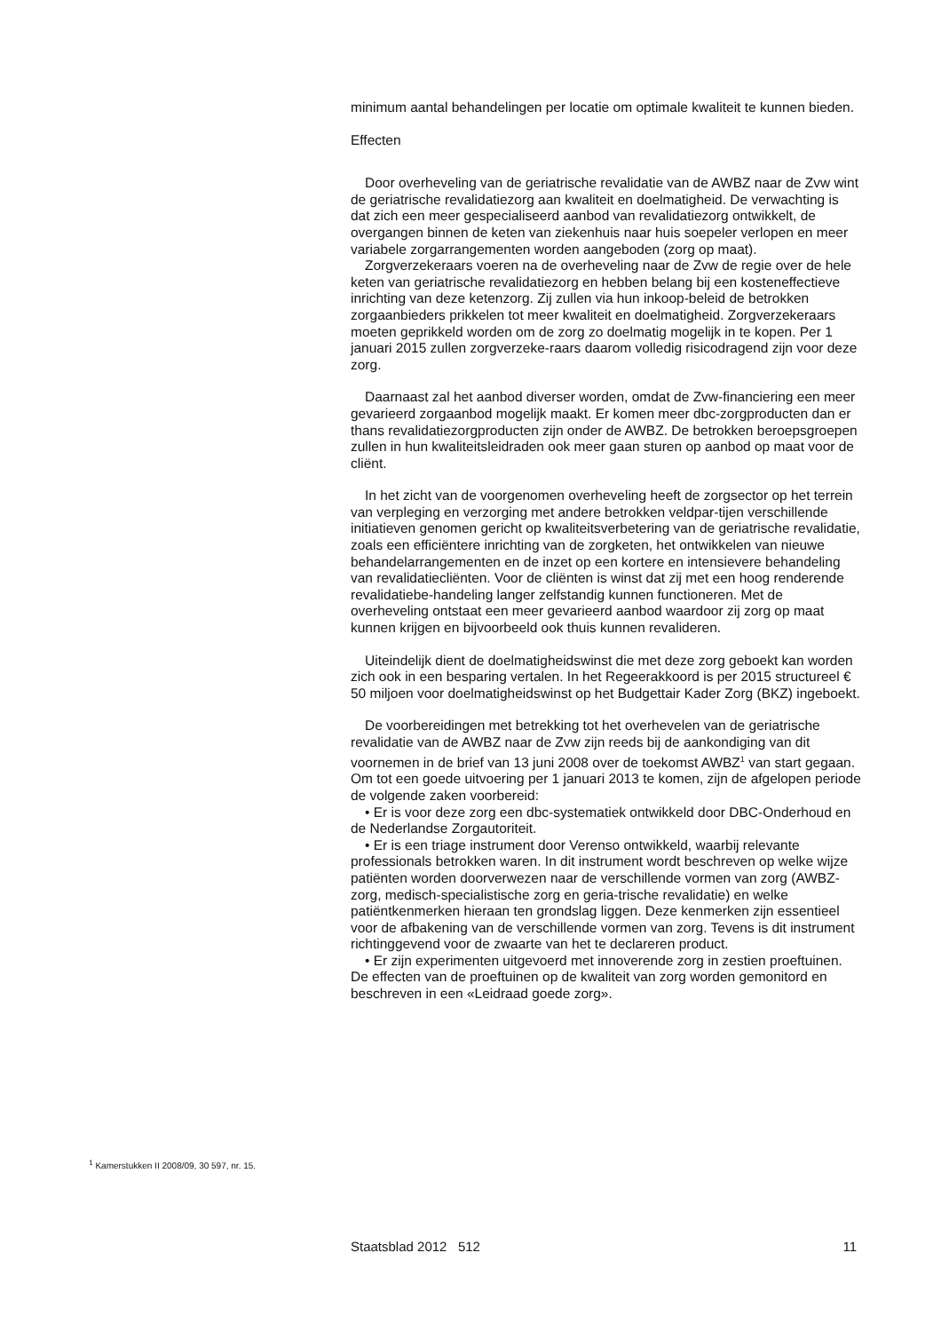minimum aantal behandelingen per locatie om optimale kwaliteit te kunnen bieden.
Effecten
Door overheveling van de geriatrische revalidatie van de AWBZ naar de Zvw wint de geriatrische revalidatiezorg aan kwaliteit en doelmatigheid. De verwachting is dat zich een meer gespecialiseerd aanbod van revalidatiezorg ontwikkelt, de overgangen binnen de keten van ziekenhuis naar huis soepeler verlopen en meer variabele zorgarrangementen worden aangeboden (zorg op maat).
Zorgverzekeraars voeren na de overheveling naar de Zvw de regie over de hele keten van geriatrische revalidatiezorg en hebben belang bij een kosteneffectieve inrichting van deze ketenzorg. Zij zullen via hun inkoop-beleid de betrokken zorgaanbieders prikkelen tot meer kwaliteit en doelmatigheid. Zorgverzekeraars moeten geprikkeld worden om de zorg zo doelmatig mogelijk in te kopen. Per 1 januari 2015 zullen zorgverzeke-raars daarom volledig risicodragend zijn voor deze zorg.
Daarnaast zal het aanbod diverser worden, omdat de Zvw-financiering een meer gevarieerd zorgaanbod mogelijk maakt. Er komen meer dbc-zorgproducten dan er thans revalidatiezorgproducten zijn onder de AWBZ. De betrokken beroepsgroepen zullen in hun kwaliteitsleidraden ook meer gaan sturen op aanbod op maat voor de cliënt.
In het zicht van de voorgenomen overheveling heeft de zorgsector op het terrein van verpleging en verzorging met andere betrokken veldpar-tijen verschillende initiatieven genomen gericht op kwaliteitsverbetering van de geriatrische revalidatie, zoals een efficiëntere inrichting van de zorgketen, het ontwikkelen van nieuwe behandelarrangementen en de inzet op een kortere en intensievere behandeling van revalidatiecliënten. Voor de cliënten is winst dat zij met een hoog renderende revalidatiebe-handeling langer zelfstandig kunnen functioneren. Met de overheveling ontstaat een meer gevarieerd aanbod waardoor zij zorg op maat kunnen krijgen en bijvoorbeeld ook thuis kunnen revalideren.
Uiteindelijk dient de doelmatigheidswinst die met deze zorg geboekt kan worden zich ook in een besparing vertalen. In het Regeerakkoord is per 2015 structureel € 50 miljoen voor doelmatigheidswinst op het Budgettair Kader Zorg (BKZ) ingeboekt.
De voorbereidingen met betrekking tot het overhevelen van de geriatrische revalidatie van de AWBZ naar de Zvw zijn reeds bij de aankondiging van dit voornemen in de brief van 13 juni 2008 over de toekomst AWBZ<sup>1</sup> van start gegaan. Om tot een goede uitvoering per 1 januari 2013 te komen, zijn de afgelopen periode de volgende zaken voorbereid:
• Er is voor deze zorg een dbc-systematiek ontwikkeld door DBC-Onderhoud en de Nederlandse Zorgautoriteit.
• Er is een triage instrument door Verenso ontwikkeld, waarbij relevante professionals betrokken waren. In dit instrument wordt beschreven op welke wijze patiënten worden doorverwezen naar de verschillende vormen van zorg (AWBZ-zorg, medisch-specialistische zorg en geria-trische revalidatie) en welke patiëntkenmerken hieraan ten grondslag liggen. Deze kenmerken zijn essentieel voor de afbakening van de verschillende vormen van zorg. Tevens is dit instrument richtinggevend voor de zwaarte van het te declareren product.
• Er zijn experimenten uitgevoerd met innoverende zorg in zestien proeftuinen. De effecten van de proeftuinen op de kwaliteit van zorg worden gemonitord en beschreven in een «Leidraad goede zorg».
<sup>1</sup> Kamerstukken II 2008/09, 30 597, nr. 15.
Staatsblad 2012 512 11